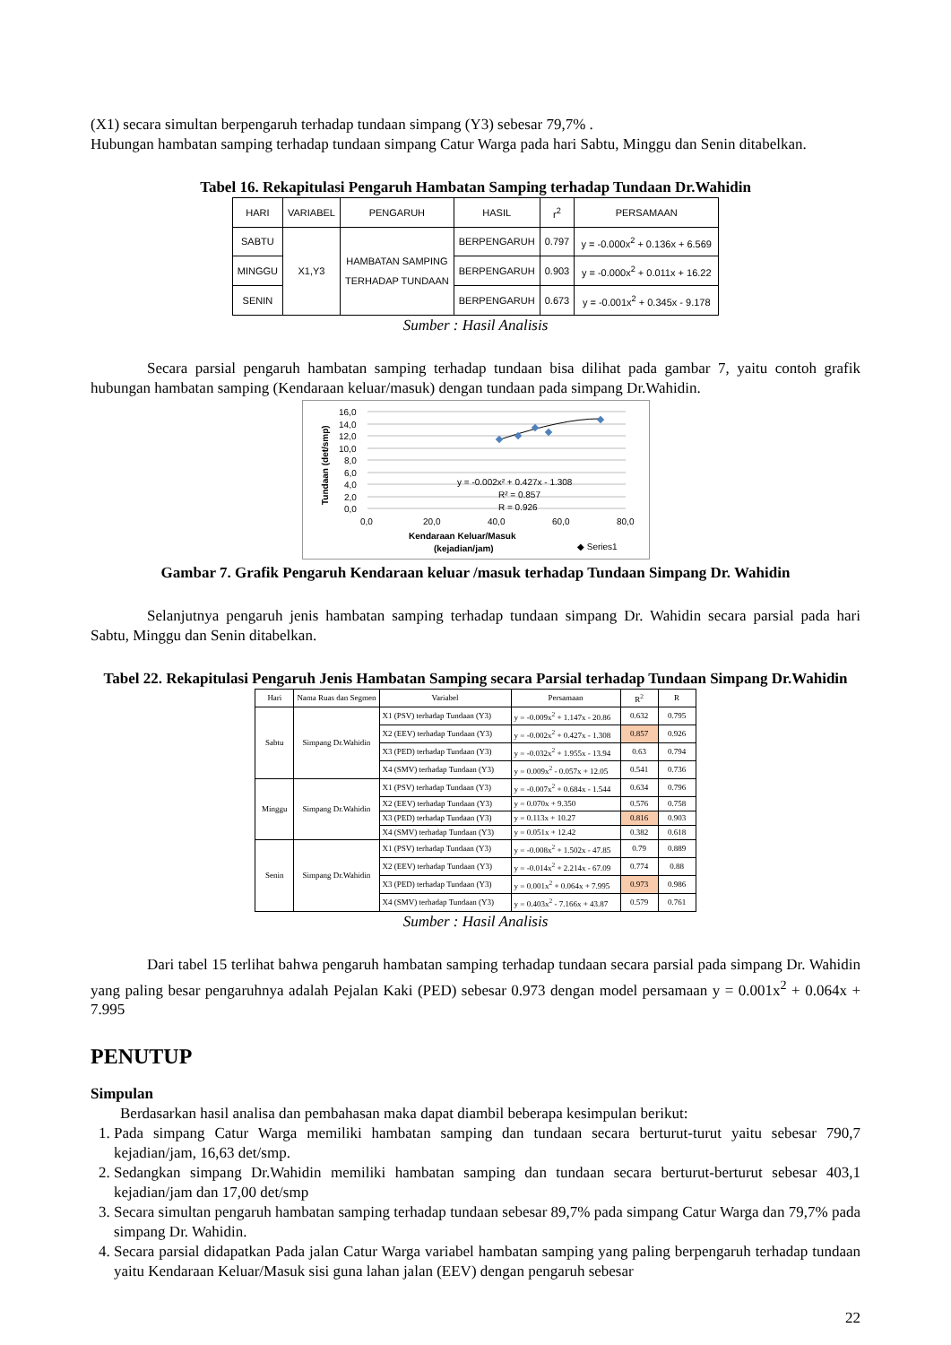(X1) secara simultan berpengaruh terhadap tundaan simpang (Y3) sebesar 79,7% .
Hubungan hambatan samping terhadap tundaan simpang Catur Warga pada hari Sabtu, Minggu dan Senin ditabelkan.
Tabel 16. Rekapitulasi Pengaruh Hambatan Samping terhadap Tundaan Dr.Wahidin
| HARI | VARIABEL | PENGARUH | HASIL | r<sup>2</sup> | PERSAMAAN |
| --- | --- | --- | --- | --- | --- |
| SABTU | X1,Y3 | HAMBATAN SAMPING TERHADAP TUNDAAN | BERPENGARUH | 0.797 | y = -0.000x<sup>2</sup> + 0.136x + 6.569 |
| MINGGU | | | BERPENGARUH | 0.903 | y = -0.000x<sup>2</sup> + 0.011x + 16.22 |
| SENIN | | | BERPENGARUH | 0.673 | y = -0.001x<sup>2</sup> + 0.345x - 9.178 |
Sumber : Hasil Analisis
Secara parsial pengaruh hambatan samping terhadap tundaan bisa dilihat pada gambar 7, yaitu contoh grafik hubungan hambatan samping (Kendaraan keluar/masuk) dengan tundaan pada simpang Dr.Wahidin.
16,0
14,0
12,0
10,0
8,0
6,0
4,0
2,0
0,0
0,0
20,0
40,0
60,0
80,0
Tundaan (det/smp)
y = -0.002x² + 0.427x - 1.308
R² = 0.857
R = 0.926
Kendaraan Keluar/Masuk
(kejadian/jam)
◆ Series1
Gambar 7. Grafik Pengaruh Kendaraan keluar /masuk terhadap Tundaan Simpang Dr. Wahidin
Selanjutnya pengaruh jenis hambatan samping terhadap tundaan simpang Dr. Wahidin secara parsial pada hari Sabtu, Minggu dan Senin ditabelkan.
Tabel 22. Rekapitulasi Pengaruh Jenis Hambatan Samping secara Parsial terhadap Tundaan Simpang Dr.Wahidin
| Hari | Nama Ruas dan Segmen | Variabel | Persamaan | R<sup>2</sup> | R |
| --- | --- | --- | --- | --- | --- |
| Sabtu | Simpang Dr.Wahidin | X1 (PSV) terhadap Tundaan (Y3) | y = -0.009x<sup>2</sup> + 1.147x - 20.86 | 0.632 | 0.795 |
| | | X2 (EEV) terhadap Tundaan (Y3) | y = -0.002x<sup>2</sup> + 0.427x - 1.308 | 0.857 | 0.926 |
| | | X3 (PED) terhadap Tundaan (Y3) | y = -0.032x<sup>2</sup> + 1.955x - 13.94 | 0.63 | 0.794 |
| | | X4 (SMV) terhadap Tundaan (Y3) | y = 0.009x<sup>2</sup> - 0.057x + 12.05 | 0.541 | 0.736 |
| Minggu | Simpang Dr.Wahidin | X1 (PSV) terhadap Tundaan (Y3) | y = -0.007x<sup>2</sup> + 0.684x - 1.544 | 0.634 | 0.796 |
| | | X2 (EEV) terhadap Tundaan (Y3) | y = 0.070x + 9.350 | 0.576 | 0.758 |
| | | X3 (PED) terhadap Tundaan (Y3) | y = 0.113x + 10.27 | 0.816 | 0.903 |
| | | X4 (SMV) terhadap Tundaan (Y3) | y = 0.051x + 12.42 | 0.382 | 0.618 |
| Senin | Simpang Dr.Wahidin | X1 (PSV) terhadap Tundaan (Y3) | y = -0.008x<sup>2</sup> + 1.502x - 47.85 | 0.79 | 0.889 |
| | | X2 (EEV) terhadap Tundaan (Y3) | y = -0.014x<sup>2</sup> + 2.214x - 67.09 | 0.774 | 0.88 |
| | | X3 (PED) terhadap Tundaan (Y3) | y = 0.001x<sup>2</sup> + 0.064x + 7.995 | 0.973 | 0.986 |
| | | X4 (SMV) terhadap Tundaan (Y3) | y = 0.403x<sup>2</sup> - 7.166x + 43.87 | 0.579 | 0.761 |
Sumber : Hasil Analisis
Dari tabel 15 terlihat bahwa pengaruh hambatan samping terhadap tundaan secara parsial pada simpang Dr. Wahidin yang paling besar pengaruhnya adalah Pejalan Kaki (PED) sebesar 0.973 dengan model persamaan y = 0.001x<sup>2</sup> + 0.064x + 7.995
PENUTUP
Simpulan
Berdasarkan hasil analisa dan pembahasan maka dapat diambil beberapa kesimpulan berikut:
1. Pada simpang Catur Warga memiliki hambatan samping dan tundaan secara berturut-turut yaitu sebesar 790,7 kejadian/jam, 16,63 det/smp.
2. Sedangkan simpang Dr.Wahidin memiliki hambatan samping dan tundaan secara berturut-berturut sebesar 403,1 kejadian/jam dan 17,00 det/smp
3. Secara simultan pengaruh hambatan samping terhadap tundaan sebesar 89,7% pada simpang Catur Warga dan 79,7% pada simpang Dr. Wahidin.
4. Secara parsial didapatkan Pada jalan Catur Warga variabel hambatan samping yang paling berpengaruh terhadap tundaan yaitu Kendaraan Keluar/Masuk sisi guna lahan jalan (EEV) dengan pengaruh sebesar
22